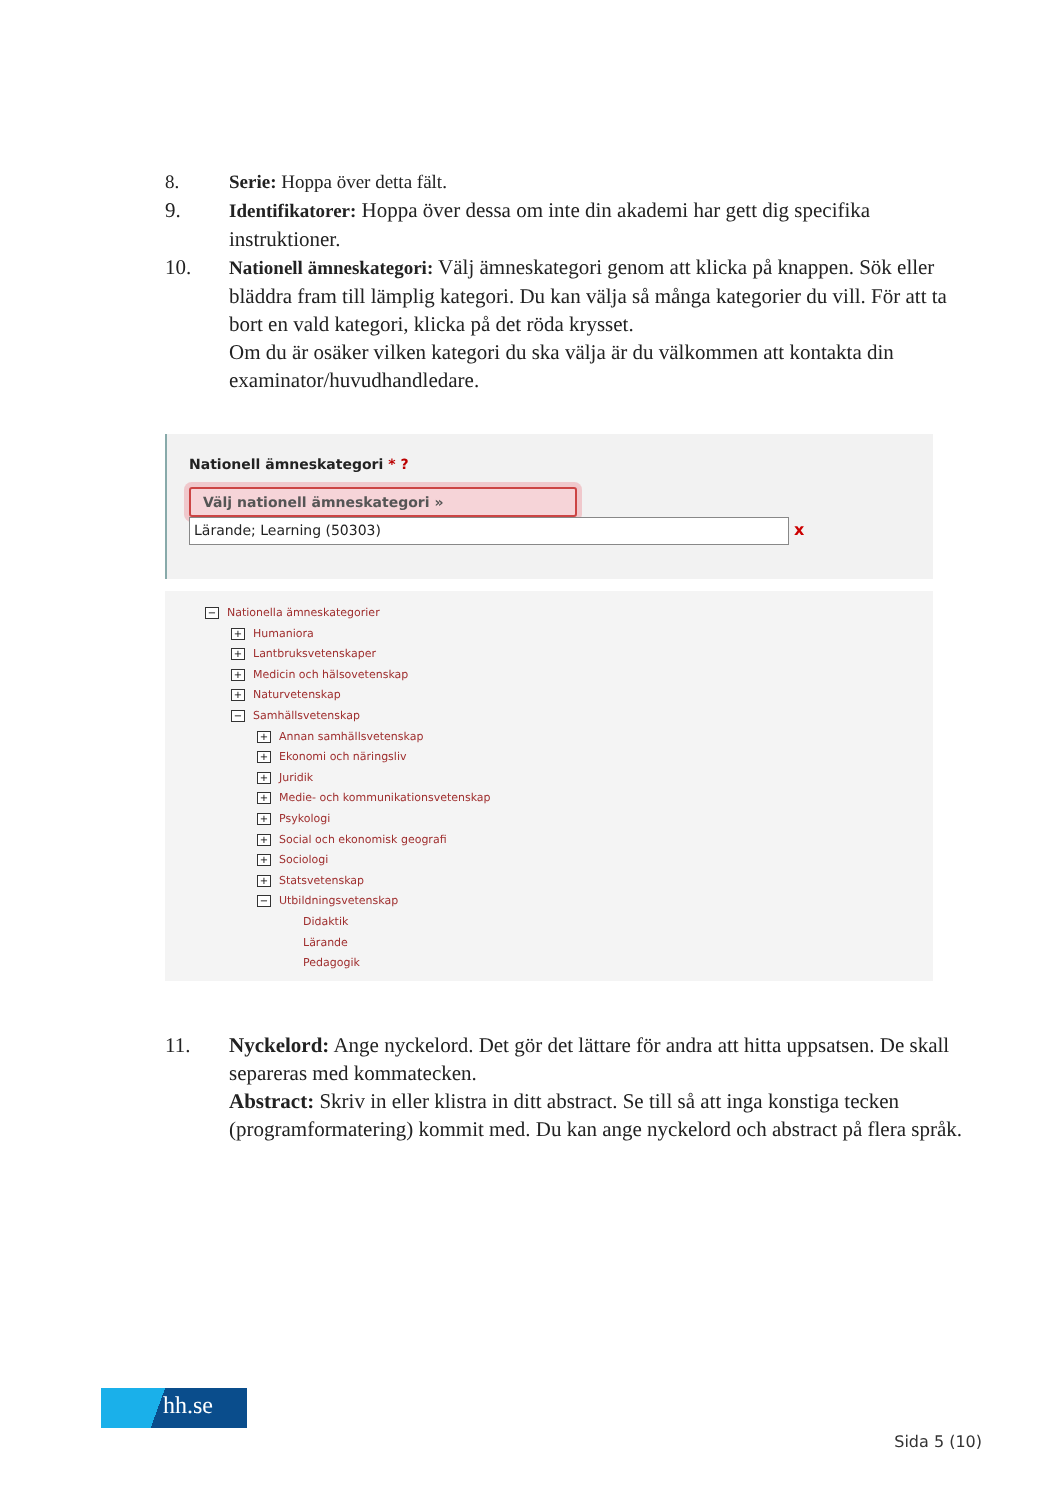8. Serie: Hoppa över detta fält.
9. Identifikatorer: Hoppa över dessa om inte din akademi har gett dig specifika instruktioner.
10. Nationell ämneskategori: Välj ämneskategori genom att klicka på knappen. Sök eller bläddra fram till lämplig kategori. Du kan välja så många kategorier du vill. För att ta bort en vald kategori, klicka på det röda krysset.
Om du är osäker vilken kategori du ska välja är du välkommen att kontakta din examinator/huvudhandledare.
Nationell ämneskategori * ?
Välj nationell ämneskategori »
Lärande; Learning (50303) x
− Nationella ämneskategorier
+ Humaniora
+ Lantbruksvetenskaper
+ Medicin och hälsovetenskap
+ Naturvetenskap
− Samhällsvetenskap
+ Annan samhällsvetenskap
+ Ekonomi och näringsliv
+ Juridik
+ Medie- och kommunikationsvetenskap
+ Psykologi
+ Social och ekonomisk geografi
+ Sociologi
+ Statsvetenskap
− Utbildningsvetenskap
Didaktik
Lärande
Pedagogik
11. Nyckelord: Ange nyckelord. Det gör det lättare för andra att hitta uppsatsen. De skall separeras med kommatecken.
Abstract: Skriv in eller klistra in ditt abstract. Se till så att inga konstiga tecken (programformatering) kommit med. Du kan ange nyckelord och abstract på flera språk.
hh.se
Sida 5 (10)